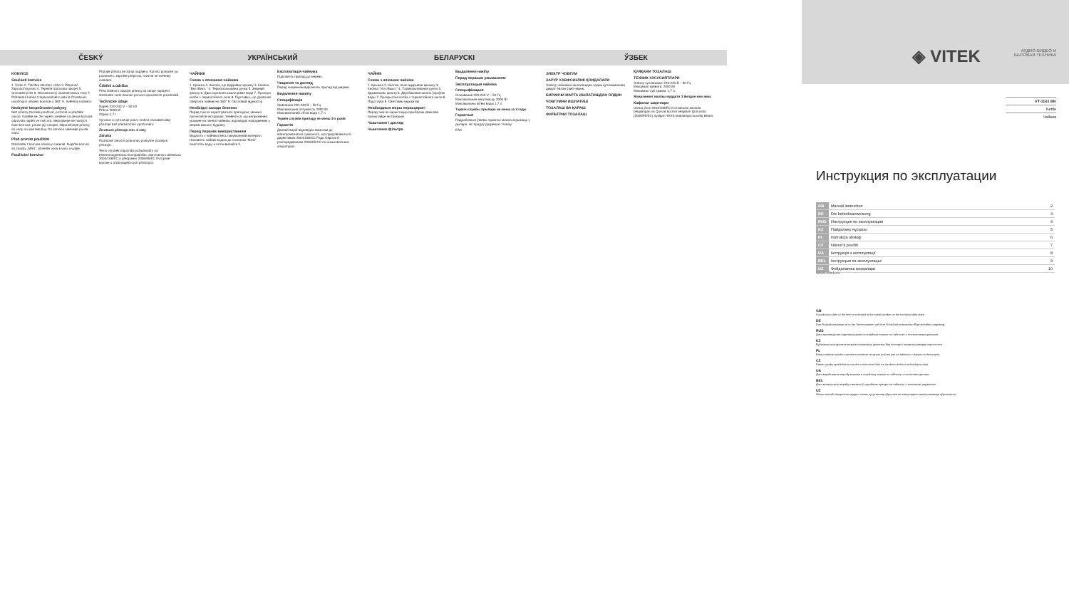ČESKÝ УКРАЇНСЬКИЙ БЕЛАРУСКІ ЎЗБЕК
KONVICE
Součásti konvice
1. Víčko 2. Tlačítko otevření víčka 3. Přepínač Zapnuto/Vypnuto 4. Tepelně izolovaná rukojeť 5. Snímatelný filtr 6. Obousttranný ukazatel stavu vody 7. Průhledná baňka z tepluodolného skla 8. Podstavec umožňující otáčení konvice o 360° 9. Světelný indikátor
Nezbytné bezpečnostní pokyny
Než přístroj začnete používat, pozorně si přečtěte návod. Ujistěte se, že napětí uvedené na desce konvice odpovídá napětí ve vaší síti. Nedotýkejte se horkých částí konvice, pouze její rukojeti. Nepoužívejte přístroj do vody ani jiné tekutiny. Do konvice nalévejte pouze vodu.
Před prvním použitím
Odstraňte z konvice obalový materiál. Naplňte konvici do značky „MAX“, přiveďte vodu k varu a vylijte.
Používání konvice
Připojte přístroj ke zdroji napájení. Konvici postavte na podstavec, zapněte přepínač, rozsvítí se světelný indikátor.
Čištění a údržba
Před čištěním odpojte přístroj od zdroje napájení. Odstraňte vodní kámen pomocí speciálních prostředků.
Technické údaje
Napětí 220-240 V ~ 50 Hz
Příkon 2000 W
Objem 1,7 l
Výrobce si vyhrazuje právo změnit charakteristiky přístroje bez předchozího upozornění.
Životnost přístroje min. 3 roky
Záruka
Podrobné záruční podmínky poskytne prodejce přístroje.
Tento výrobek odpovídá požadavkům na elektromagnetickou kompatibilitu, stanoveným direktivou 2004/108/EC a předpisem 2006/95/EC Evropské komise o nízkonapěťových přístrojích.
ЧАЙНИК
Схема з описання чайника
1. Кришка 2. Кнопка, що відкриває кришку 3. Кнопка "Вкл./Викл." 4. Термоізольована ручка 5. Знімний фільтр 6. Двосторонняя шкала рівня води 7. Прозора колба з термостійкого скла 8. Підставка, що дозволяє обертати чайник на 360° 9. Світловий індикатор
Необхідні заходи безпеки
Перед тим як користуватися приладом, уважно прочитайте інструкцію. Упевніться, що напруження, указане на панелі чайника, відповідає напруженню у мережі вашого будинку.
Перед першим використанням
Видаліть з чайника весь пакувальний матеріал. Наповніть чайник водою до позначки "MAX", скип'ятіть воду, а потім вилийте її.
Експлуатація чайника
Підключіть прилад до мережі.
Чищення та догляд
Перед чищенням відключіть прилад від мережі.
Видалення накипу
Специфікація
Живлення 220-240 В ~ 50 Гц
Максимальна потужність 2000 Вт
Максимальний об'єм води 1,7 л
Термін служби приладу не менш 3-х років
Гарантія
Данний виріб відповідає вимогам до електромагнітної сумісності, що пред'являються директивою 2004/108/ЄС Ради Європи й розпорядженням 2006/95/ЄС по низьковольних апаратурах.
ЧАЙНІК
Схема з апісанне чайніка
1. Крышка 2. Кнопка, якая адкрывае крышку 3. Кнопка "Укл./Выкл." 4. Тэрмаізаляваная ручка 5. Здымальны фільтр 6. Двухбаковая шкала ўзроўню вады 7. Празрыстая колба з тэрмастойкага шкла 8. Падстаўка 9. Светлавы індыкатар
Неабходныя меры перасцярогі
Перад тым як карыстацца прыборам уважліва прачытайце інструкцыю.
Чышчэнне і догляд
Чышчэнне фільтра
Выдаленне накіпу
Перад першым ужываннем
Эксплуатацыя чайніка
Спецыфікацыя
Сілкаванне 220-240 V ~ 50 Гц
Максімальная магутнасць 2000 Вт
Максімальны аб'ём вады 1,7 л
Тэрмін службы прыбора не менш за 3 гады
Гарантыя
Падрабязныя ўмовы гарантыі можна атрымаць у дылера, які прадаў дадзеную тэхніку.
EAC
ЭЛЕКТР ЧОВГУМ
ЗАРУР ХАВФСИЗЛИК ҚОИДАЛАРИ
Электр чойнакни ишлатишдан олдин қўлланмасини диққат билан ўқиб чиқинг.
БИРИНЧИ МАРТА ИШЛАТИШДАН ОЛДИН
ЧОВГУМНИ ИШЛАТИШ
ТОЗАЛАШ ВА ҚАРАШ
ФИЛЬТРНИ ТОЗАЛАШ
ҚУЙҚАНИ ТОЗАЛАШ
ТЕХНИК ХУСУСИЯТЛАРИ
Электр кучланиши: 220-240 В ~ 50 Гц
Максимал қуввати: 2000 Вт
Максимал сув ҳажми: 1,7 л.
Жиҳозининг ишлаш муддати 3 йилдан кам эмас
Кафолат шартлари
Ushbu jihoz 2004/108/EC Ko'rsatmasi asosida belgilangan va Quvvat kuchini belgilash Qonunida (2006/95/EC) aytilgan YAXS talablariga muvofiq keladi.
◈ VITEK
АУДИО-ВИДЕО И
БЫТОВАЯ ТЕХНИКА
VT-1161 BK
Kettle
Чайник
Инструкция по эксплуатации
| GB | Manual instruction | 2 |
| DE | Die betriebsanweisung | 3 |
| RUS | Инструкция по эксплуатации | 4 |
| KZ | Пайдалану нұсқасы | 5 |
| PL | Instrukcja obsługi | 6 |
| CZ | Návod k použití | 7 |
| UA | Інструкція з експлуатації | 8 |
| BEL | Інструкцыя па эксплуатацыі | 9 |
| UZ | Фойдаланиш қоидалари | 10 |
www.vitek.ru
GB
A production date of the item is indicated in the serial number on the technical data plate.
DE
Das Produktionsdatum ist in der Seriennummer auf dem Schild mit technischen Eigenschaften angezeigt.
RUS
Дата производства изделия указана в серийном номере на табличке с техническими данными.
KZ
Бұйымның шығарылған мерзімі техникалық деректер бар кестедегі сериялық нөмірде көрсетілген.
PL
Data produkcji wyrobu zawarta w numerze seryjnym podana jest na tabliczce z danymi technicznymi.
CZ
Datum výroby spotřebiče je uveden v sériovém čísle na výrobním štítku s technickými údaji.
UA
Дата виробництва виробу вказана в серійному номері на табличці з технічними даними.
BEL
Дата вытворчасці вырабу паказана ў серыйным нумары на таблічцы з тэхнічнымі дадзенымі.
UZ
Жиҳоз ишлаб чиқарилган муддат техник хусусиятлар кўрсатилган лавҳачадаги серия рақамида кўрсатилган.